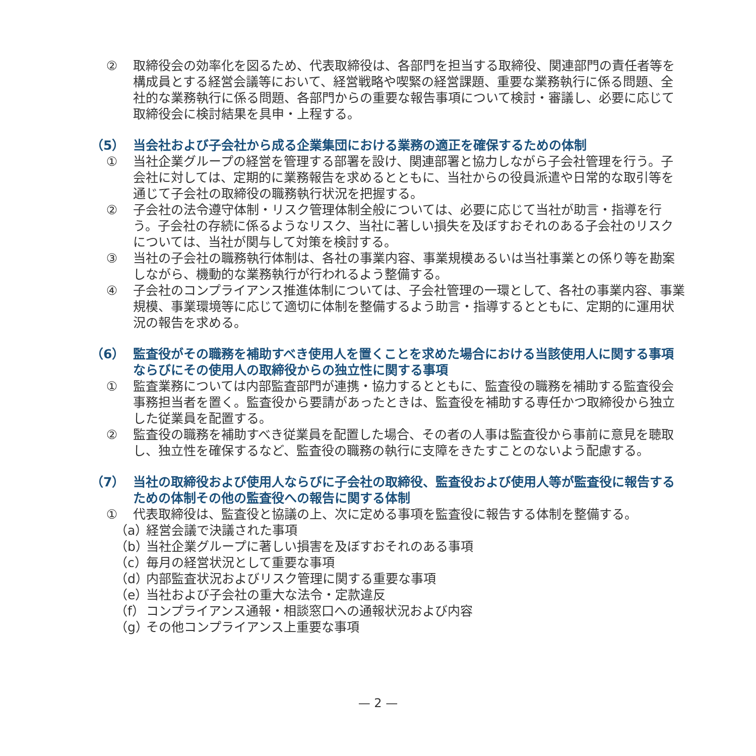② 取締役会の効率化を図るため、代表取締役は、各部門を担当する取締役、関連部門の責任者等を構成員とする経営会議等において、経営戦略や喫緊の経営課題、重要な業務執行に係る問題、全社的な業務執行に係る問題、各部門からの重要な報告事項について検討・審議し、必要に応じて取締役会に検討結果を具申・上程する。
（5） 当会社および子会社から成る企業集団における業務の適正を確保するための体制
① 当社企業グループの経営を管理する部署を設け、関連部署と協力しながら子会社管理を行う。子会社に対しては、定期的に業務報告を求めるとともに、当社からの役員派遣や日常的な取引等を通じて子会社の取締役の職務執行状況を把握する。
② 子会社の法令遵守体制・リスク管理体制全般については、必要に応じて当社が助言・指導を行う。子会社の存続に係るようなリスク、当社に著しい損失を及ぼすおそれのある子会社のリスクについては、当社が関与して対策を検討する。
③ 当社の子会社の職務執行体制は、各社の事業内容、事業規模あるいは当社事業との係り等を勘案しながら、機動的な業務執行が行われるよう整備する。
④ 子会社のコンプライアンス推進体制については、子会社管理の一環として、各社の事業内容、事業規模、事業環境等に応じて適切に体制を整備するよう助言・指導するとともに、定期的に運用状況の報告を求める。
（6） 監査役がその職務を補助すべき使用人を置くことを求めた場合における当該使用人に関する事項ならびにその使用人の取締役からの独立性に関する事項
① 監査業務については内部監査部門が連携・協力するとともに、監査役の職務を補助する監査役会事務担当者を置く。監査役から要請があったときは、監査役を補助する専任かつ取締役から独立した従業員を配置する。
② 監査役の職務を補助すべき従業員を配置した場合、その者の人事は監査役から事前に意見を聴取し、独立性を確保するなど、監査役の職務の執行に支障をきたすことのないよう配慮する。
（7） 当社の取締役および使用人ならびに子会社の取締役、監査役および使用人等が監査役に報告するための体制その他の監査役への報告に関する体制
① 代表取締役は、監査役と協議の上、次に定める事項を監査役に報告する体制を整備する。
（a）
経営会議で決議された事項
（b）
当社企業グループに著しい損害を及ぼすおそれのある事項
（c）
毎月の経営状況として重要な事項
（d）
内部監査状況およびリスク管理に関する重要な事項
（e）
当社および子会社の重大な法令・定款違反
（f）
コンプライアンス通報・相談窓口への通報状況および内容
（g）
その他コンプライアンス上重要な事項
— 2 —